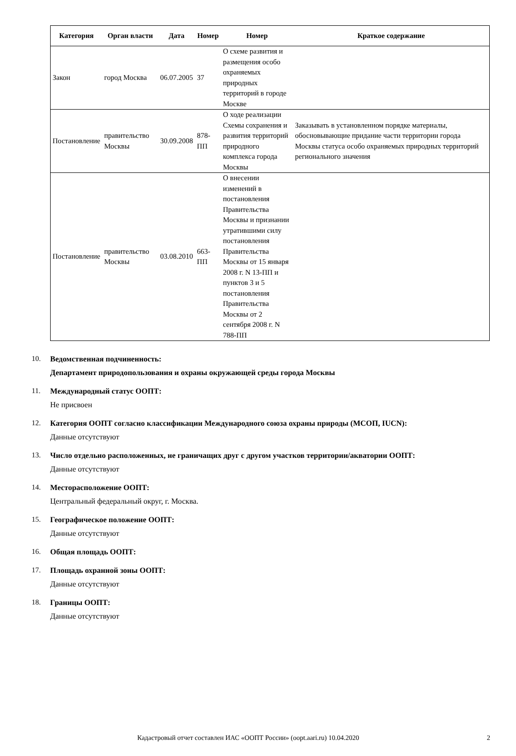| Категория | Орган власти | Дата | Номер | Номер | Краткое содержание |
| --- | --- | --- | --- | --- | --- |
| Закон | город Москва | 06.07.2005 | 37 | О схеме развития и размещения особо охраняемых природных территорий в городе Москве | |
| Постановление | правительство Москвы | 30.09.2008 | 878-ПП | О ходе реализации Схемы сохранения и развития территорий природного комплекса города Москвы | Заказывать в установленном порядке материалы, обосновывающие придание части территории города Москвы статуса особо охраняемых природных территорий регионального значения |
| Постановление | правительство Москвы | 03.08.2010 | 663-ПП | О внесении изменений в постановления Правительства Москвы и признании утратившими силу постановления Правительства Москвы от 15 января 2008 г. N 13-ПП и пунктов 3 и 5 постановления Правительства Москвы от 2 сентября 2008 г. N 788-ПП | |
10. Ведомственная подчиненность:
Департамент природопользования и охраны окружающей среды города Москвы
11. Международный статус ООПТ:
Не присвоен
12. Категория ООПТ согласно классификации Международного союза охраны природы (МСОП, IUCN):
Данные отсутствуют
13. Число отдельно расположенных, не граничащих друг с другом участков территории/акватории ООПТ:
Данные отсутствуют
14. Месторасположение ООПТ:
Центральный федеральный округ, г. Москва.
15. Географическое положение ООПТ:
Данные отсутствуют
16. Общая площадь ООПТ:
17. Площадь охранной зоны ООПТ:
Данные отсутствуют
18. Границы ООПТ:
Данные отсутствуют
Кадастровый отчет составлен ИАС «ООПТ России» (oopt.aari.ru) 10.04.2020 2